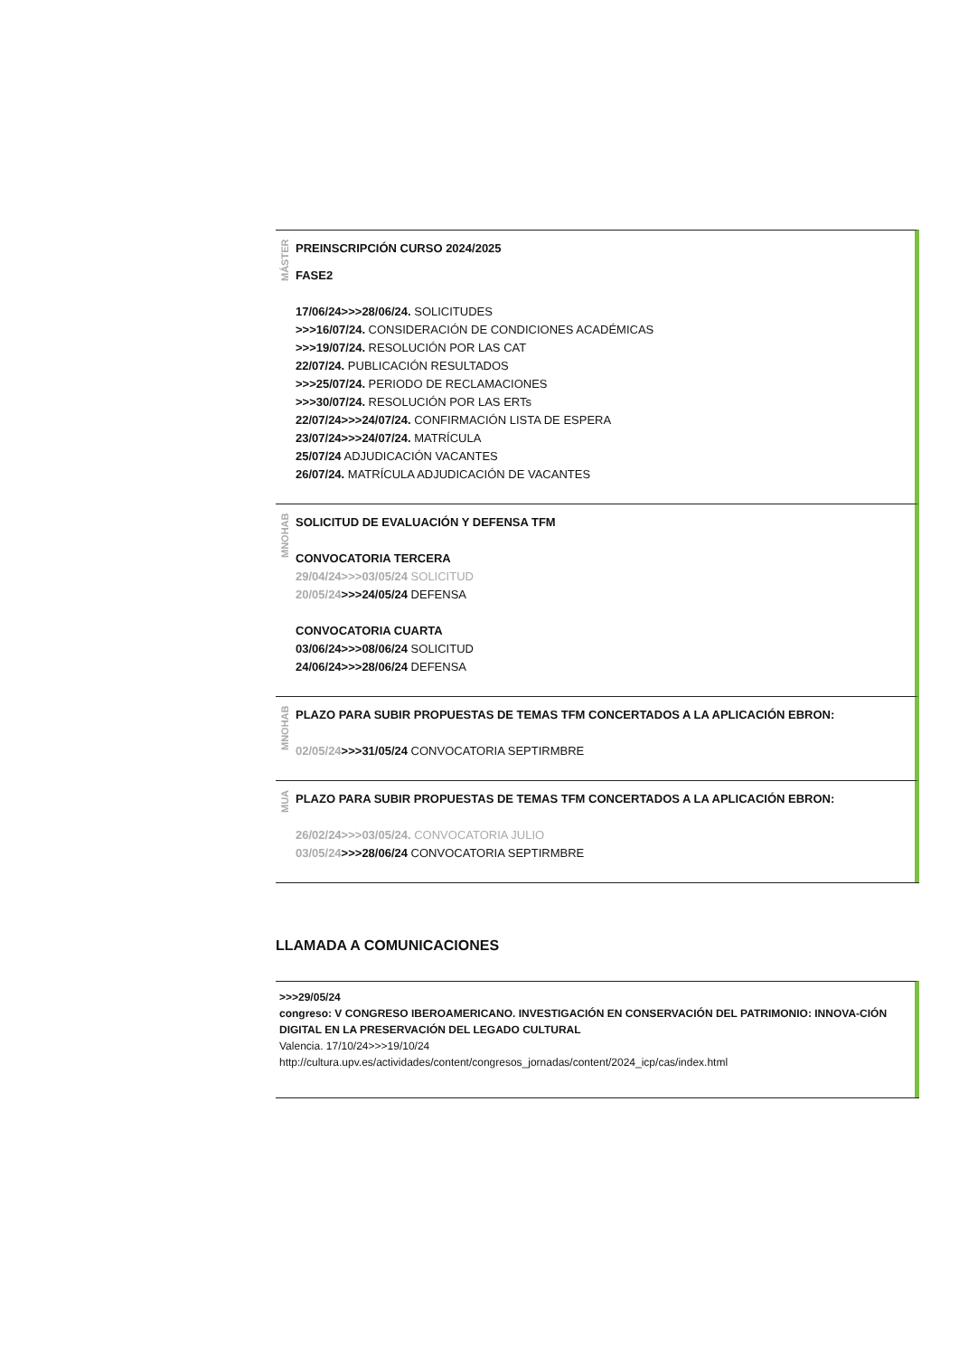MÁSTER
PREINSCRIPCIÓN CURSO 2024/2025
FASE2
17/06/24>>>28/06/24. SOLICITUDES
>>>16/07/24. CONSIDERACIÓN DE CONDICIONES ACADÉMICAS
>>>19/07/24. RESOLUCIÓN POR LAS CAT
22/07/24. PUBLICACIÓN RESULTADOS
>>>25/07/24. PERIODO DE RECLAMACIONES
>>>30/07/24. RESOLUCIÓN POR LAS ERTs
22/07/24>>>24/07/24. CONFIRMACIÓN LISTA DE ESPERA
23/07/24>>>24/07/24. MATRÍCULA
25/07/24 ADJUDICACIÓN VACANTES
26/07/24. MATRÍCULA ADJUDICACIÓN DE VACANTES
MNOHAB
SOLICITUD DE EVALUACIÓN Y DEFENSA TFM
CONVOCATORIA TERCERA
29/04/24>>>03/05/24 SOLICITUD
20/05/24>>>24/05/24 DEFENSA
CONVOCATORIA CUARTA
03/06/24>>>08/06/24 SOLICITUD
24/06/24>>>28/06/24 DEFENSA
MNOHAB
PLAZO PARA SUBIR PROPUESTAS DE TEMAS TFM CONCERTADOS A LA APLICACIÓN EBRON:
02/05/24>>>31/05/24 CONVOCATORIA SEPTIRMBRE
MUA
PLAZO PARA SUBIR PROPUESTAS DE TEMAS TFM CONCERTADOS A LA APLICACIÓN EBRON:
26/02/24>>>03/05/24. CONVOCATORIA JULIO
03/05/24>>>28/06/24 CONVOCATORIA SEPTIRMBRE
LLAMADA A COMUNICACIONES
>>>29/05/24
congreso: V CONGRESO IBEROAMERICANO. INVESTIGACIÓN EN CONSERVACIÓN DEL PATRIMONIO: INNOVA-CIÓN DIGITAL EN LA PRESERVACIÓN DEL LEGADO CULTURAL
Valencia. 17/10/24>>>19/10/24
http://cultura.upv.es/actividades/content/congresos_jornadas/content/2024_icp/cas/index.html